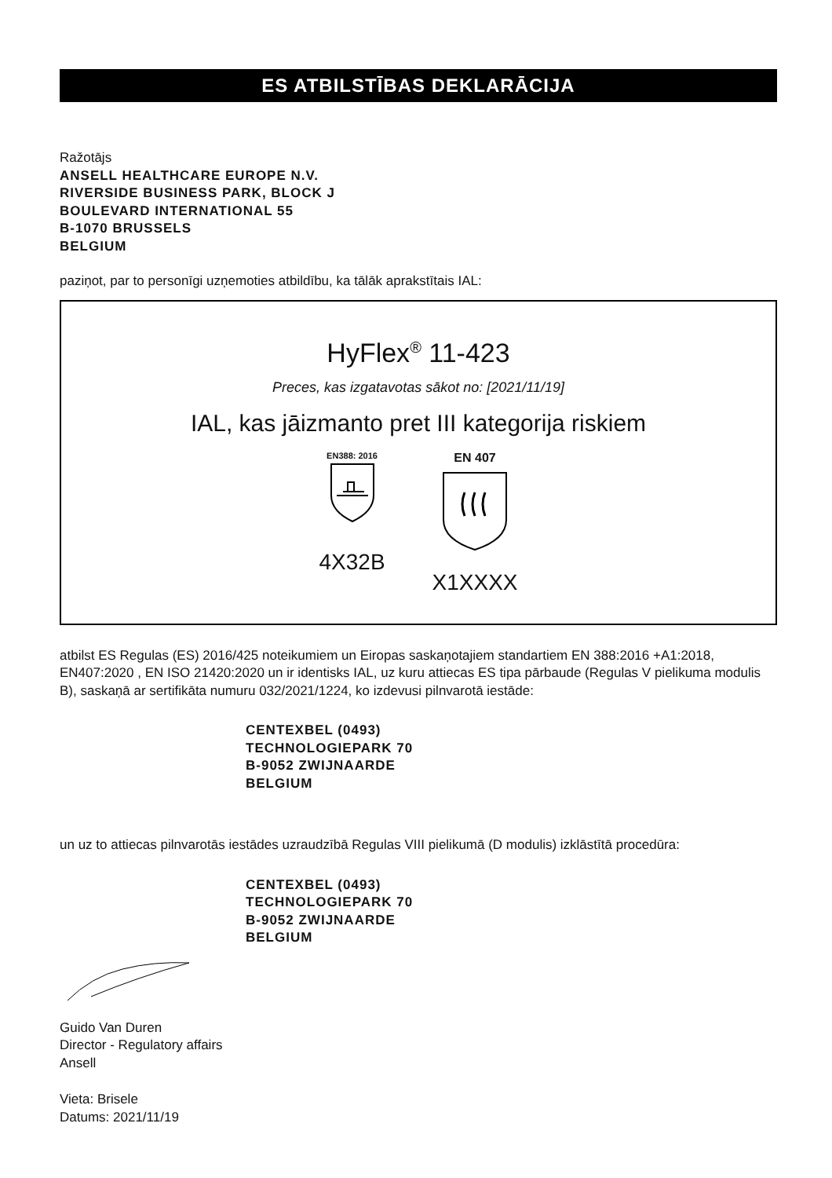ES ATBILSTĪBAS DEKLARĀCIJA
Ražotājs
ANSELL HEALTHCARE EUROPE N.V.
RIVERSIDE BUSINESS PARK, BLOCK J
BOULEVARD INTERNATIONAL 55
B-1070 BRUSSELS
BELGIUM
paziņot, par to personīgi uzņemoties atbildību, ka tālāk aprakstītais IAL:
HyFlex<sup>®</sup> 11-423
Preces, kas izgatavotas sākot no: [2021/11/19]
IAL, kas jāizmanto pret III kategorija riskiem
EN388: 2016
4X32B
EN 407
X1XXXX
atbilst ES Regulas (ES) 2016/425 noteikumiem un Eiropas saskaņotajiem standartiem EN 388:2016 +A1:2018, EN407:2020 , EN ISO 21420:2020 un ir identisks IAL, uz kuru attiecas ES tipa pārbaude (Regulas V pielikuma modulis B), saskaņā ar sertifikāta numuru 032/2021/1224, ko izdevusi pilnvarotā iestāde:
CENTEXBEL (0493)
TECHNOLOGIEPARK 70
B-9052 ZWIJNAARDE
BELGIUM
un uz to attiecas pilnvarotās iestādes uzraudzībā Regulas VIII pielikumā (D modulis) izklāstītā procedūra:
CENTEXBEL (0493)
TECHNOLOGIEPARK 70
B-9052 ZWIJNAARDE
BELGIUM
Guido Van Duren
Director - Regulatory affairs
Ansell
Vieta: Brisele
Datums: 2021/11/19